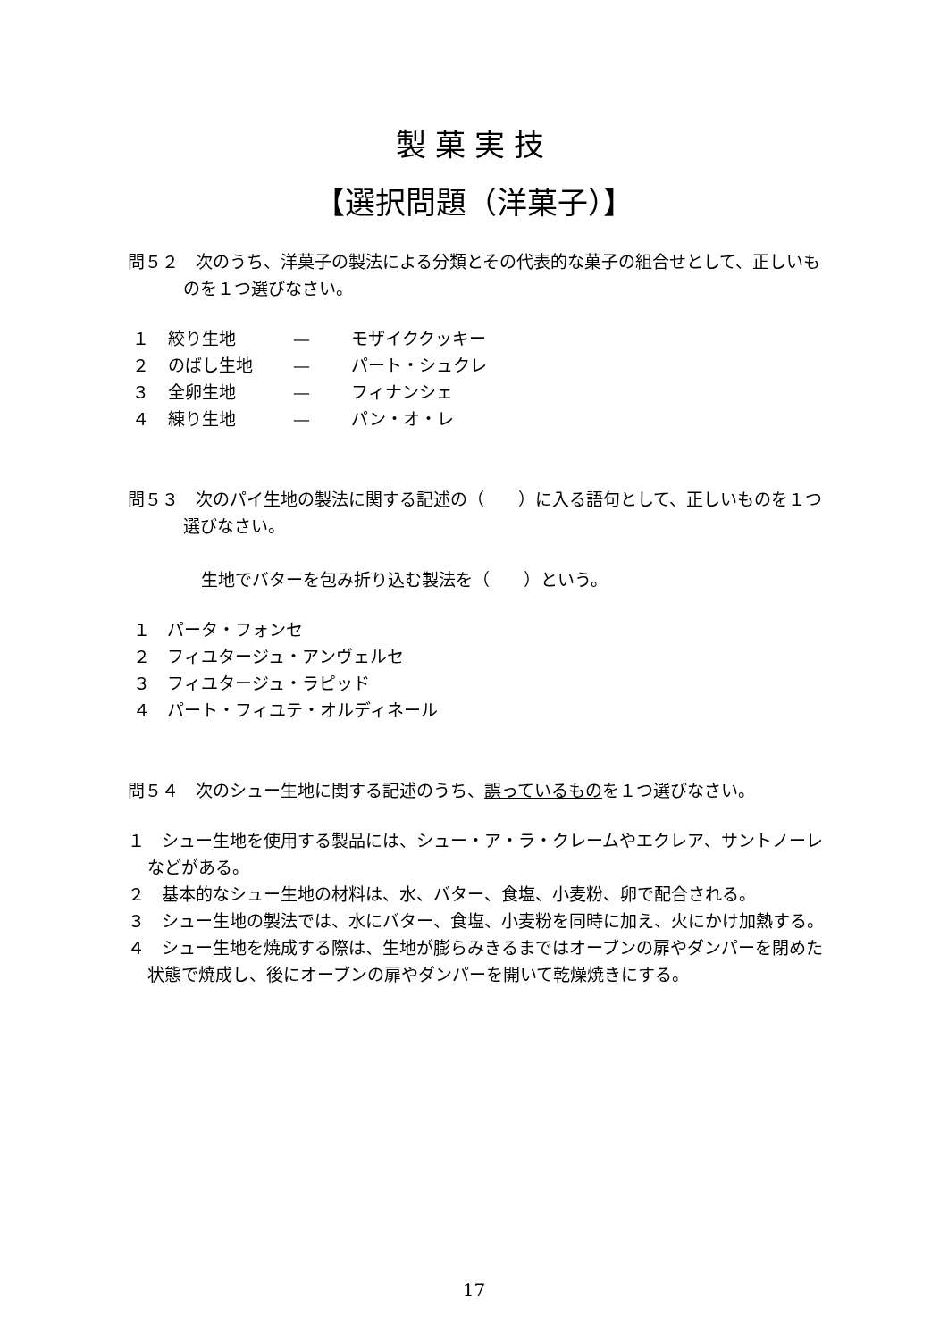製菓実技
【選択問題（洋菓子）】
問５２　次のうち、洋菓子の製法による分類とその代表的な菓子の組合せとして、正しいものを１つ選びなさい。
１ 絞り生地 — モザイククッキー
２ のばし生地 — パート・シュクレ
３ 全卵生地 — フィナンシェ
４ 練り生地 — パン・オ・レ
問５３　次のパイ生地の製法に関する記述の（　　）に入る語句として、正しいものを１つ選びなさい。
生地でバターを包み折り込む製法を（　　）という。
１　パータ・フォンセ
２　フィユタージュ・アンヴェルセ
３　フィユタージュ・ラピッド
４　パート・フィユテ・オルディネール
問５４　次のシュー生地に関する記述のうち、誤っているものを１つ選びなさい。
１　シュー生地を使用する製品には、シュー・ア・ラ・クレームやエクレア、サントノーレなどがある。
２　基本的なシュー生地の材料は、水、バター、食塩、小麦粉、卵で配合される。
３　シュー生地の製法では、水にバター、食塩、小麦粉を同時に加え、火にかけ加熱する。
４　シュー生地を焼成する際は、生地が膨らみきるまではオーブンの扉やダンパーを閉めた状態で焼成し、後にオーブンの扉やダンパーを開いて乾燥焼きにする。
17